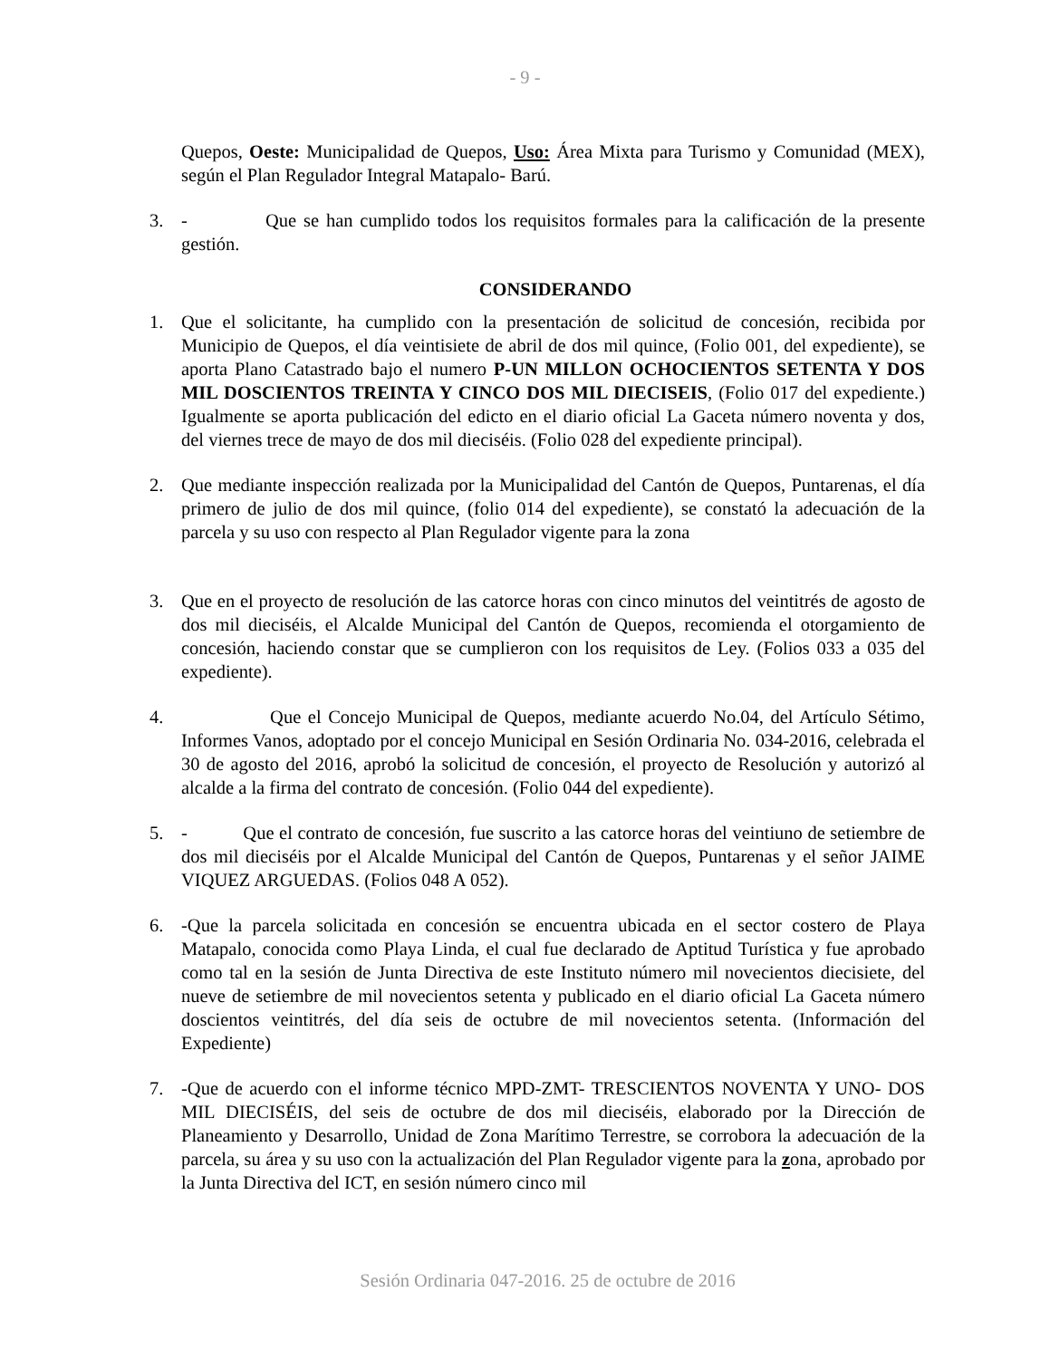- 9 -
Quepos, Oeste: Municipalidad de Quepos, Uso: Área Mixta para Turismo y Comunidad (MEX), según el Plan Regulador Integral Matapalo- Barú.
3. - Que se han cumplido todos los requisitos formales para la calificación de la presente gestión.
CONSIDERANDO
1. Que el solicitante, ha cumplido con la presentación de solicitud de concesión, recibida por Municipio de Quepos, el día veintisiete de abril de dos mil quince, (Folio 001, del expediente), se aporta Plano Catastrado bajo el numero P-UN MILLON OCHOCIENTOS SETENTA Y DOS MIL DOSCIENTOS TREINTA Y CINCO DOS MIL DIECISEIS, (Folio 017 del expediente.) Igualmente se aporta publicación del edicto en el diario oficial La Gaceta número noventa y dos, del viernes trece de mayo de dos mil dieciséis. (Folio 028 del expediente principal).
2. Que mediante inspección realizada por la Municipalidad del Cantón de Quepos, Puntarenas, el día primero de julio de dos mil quince, (folio 014 del expediente), se constató la adecuación de la parcela y su uso con respecto al Plan Regulador vigente para la zona
3. Que en el proyecto de resolución de las catorce horas con cinco minutos del veintitrés de agosto de dos mil dieciséis, el Alcalde Municipal del Cantón de Quepos, recomienda el otorgamiento de concesión, haciendo constar que se cumplieron con los requisitos de Ley. (Folios 033 a 035 del expediente).
4. Que el Concejo Municipal de Quepos, mediante acuerdo No.04, del Artículo Sétimo, Informes Vanos, adoptado por el concejo Municipal en Sesión Ordinaria No. 034-2016, celebrada el 30 de agosto del 2016, aprobó la solicitud de concesión, el proyecto de Resolución y autorizó al alcalde a la firma del contrato de concesión. (Folio 044 del expediente).
5. - Que el contrato de concesión, fue suscrito a las catorce horas del veintiuno de setiembre de dos mil dieciséis por el Alcalde Municipal del Cantón de Quepos, Puntarenas y el señor JAIME VIQUEZ ARGUEDAS. (Folios 048 A 052).
6. -Que la parcela solicitada en concesión se encuentra ubicada en el sector costero de Playa Matapalo, conocida como Playa Linda, el cual fue declarado de Aptitud Turística y fue aprobado como tal en la sesión de Junta Directiva de este Instituto número mil novecientos diecisiete, del nueve de setiembre de mil novecientos setenta y publicado en el diario oficial La Gaceta número doscientos veintitrés, del día seis de octubre de mil novecientos setenta. (Información del Expediente)
7. -Que de acuerdo con el informe técnico MPD-ZMT- TRESCIENTOS NOVENTA Y UNO- DOS MIL DIECISÉIS, del seis de octubre de dos mil dieciséis, elaborado por la Dirección de Planeamiento y Desarrollo, Unidad de Zona Marítimo Terrestre, se corrobora la adecuación de la parcela, su área y su uso con la actualización del Plan Regulador vigente para la zona, aprobado por la Junta Directiva del ICT, en sesión número cinco mil
Sesión Ordinaria 047-2016. 25 de octubre de 2016